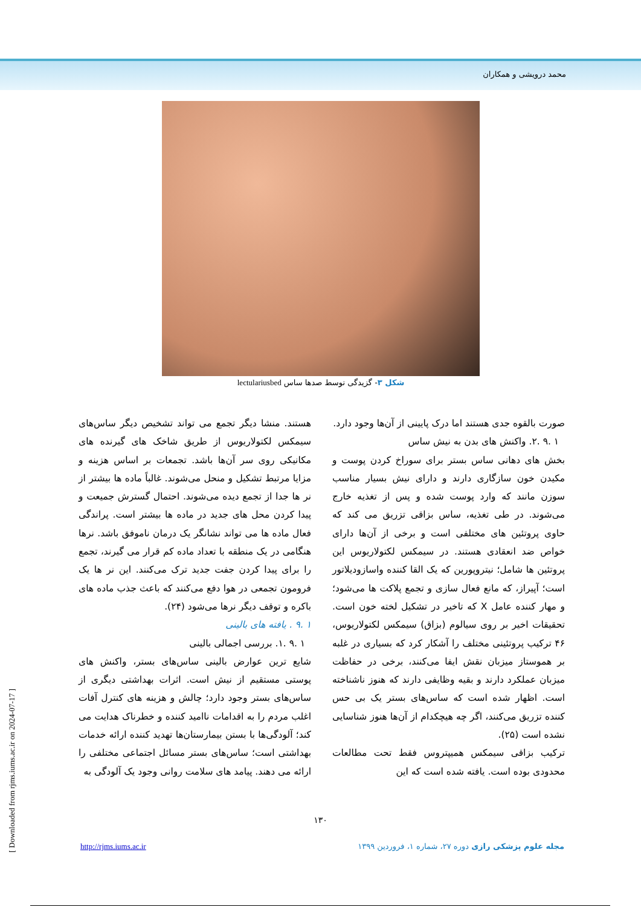محمد درویشی و همکاران
شکل ۳- گزیدگی توسط صدها ساس lectulariusbed
هستند. منشا دیگر تجمع می تواند تشخیص دیگر ساس‌های سیمکس لکتولاریوس از طریق شاخک های گیرنده های مکانیکی روی سر آن‌ها باشد. تجمعات بر اساس هزینه و مزایا مرتبط تشکیل و منحل می‌شوند. غالباً ماده ها بیشتر از نر ها جدا از تجمع دیده می‌شوند. احتمال گسترش جمیعت و پیدا کردن محل های جدید در ماده ها بیشتر است. پراندگی فعال ماده ها می تواند نشانگر یک درمان ناموفق باشد. نرها هنگامی در یک منطقه با تعداد ماده کم قرار می گیرند، تجمع را برای پیدا کردن جفت جدید ترک می‌کنند. این نر ها یک فرومون تجمعی در هوا دفع می‌کنند که باعث جذب ماده های باکره و توقف دیگر نرها می‌شود (۲۴).
۱ .۹ . یافته های بالینی
۱ .۹ .۱. بررسی اجمالی بالینی
شایع ترین عوارض بالینی ساس‌های بستر، واکنش های پوستی مستقیم از نیش است. اثرات بهداشتی دیگری از ساس‌های بستر وجود دارد؛ چالش و هزینه های کنترل آفات اغلب مردم را به اقدامات ناامید کننده و خطرناک هدایت می کند؛ آلودگی‌ها با بستن بیمارستان‌ها تهدید کننده ارائه خدمات بهداشتی است؛ ساس‌های بستر مسائل اجتماعی مختلفی را ارائه می دهند. پیامد های سلامت روانی وجود یک آلودگی به
صورت بالقوه جدی هستند اما درک پایینی از آن‌ها وجود دارد.
۱ .۹ .۲. واکنش های بدن به نیش ساس
بخش های دهانی ساس بستر برای سوراخ کردن پوست و مکیدن خون سازگاری دارند و دارای نیش بسیار مناسب سوزن مانند که وارد پوست شده و پس از تغذیه خارج می‌شوند. در طی تغذیه، ساس بزاقی تزریق می کند که حاوی پروتئین های مختلفی است و برخی از آن‌ها دارای خواص ضد انعقادی هستند. در سیمکس لکتولاریوس این پروتئین ها شامل؛ نیتروپورین که یک القا کننده واسازودیلاتور است؛ آپیراز، که مانع فعال سازی و تجمع پلاکت ها می‌شود؛ و مهار کننده عامل X که تاخیر در تشکیل لخته خون است. تحقیقات اخیر بر روی سیالوم (بزاق) سیمکس لکتولاریوس، ۴۶ ترکیب پروتئینی مختلف را آشکار کرد که بسیاری در غلبه بر هموستاز میزبان نقش ایفا می‌کنند، برخی در حفاظت میزبان عملکرد دارند و بقیه وظایفی دارند که هنوز ناشناخته است. اظهار شده است که ساس‌های بستر یک بی حس کننده تزریق می‌کنند، اگر چه هیچکدام از آن‌ها هنوز شناسایی نشده است (۲۵).
ترکیب بزاقی سیمکس همیپتروس فقط تحت مطالعات محدودی بوده است. یافته شده است که این
۱۳۰
http://rjms.iums.ac.ir مجله علوم پزشکی رازی دوره ۲۷، شماره ۱، فروردین ۱۳۹۹
[ Downloaded from rjms.iums.ac.ir on 2024-07-17 ]